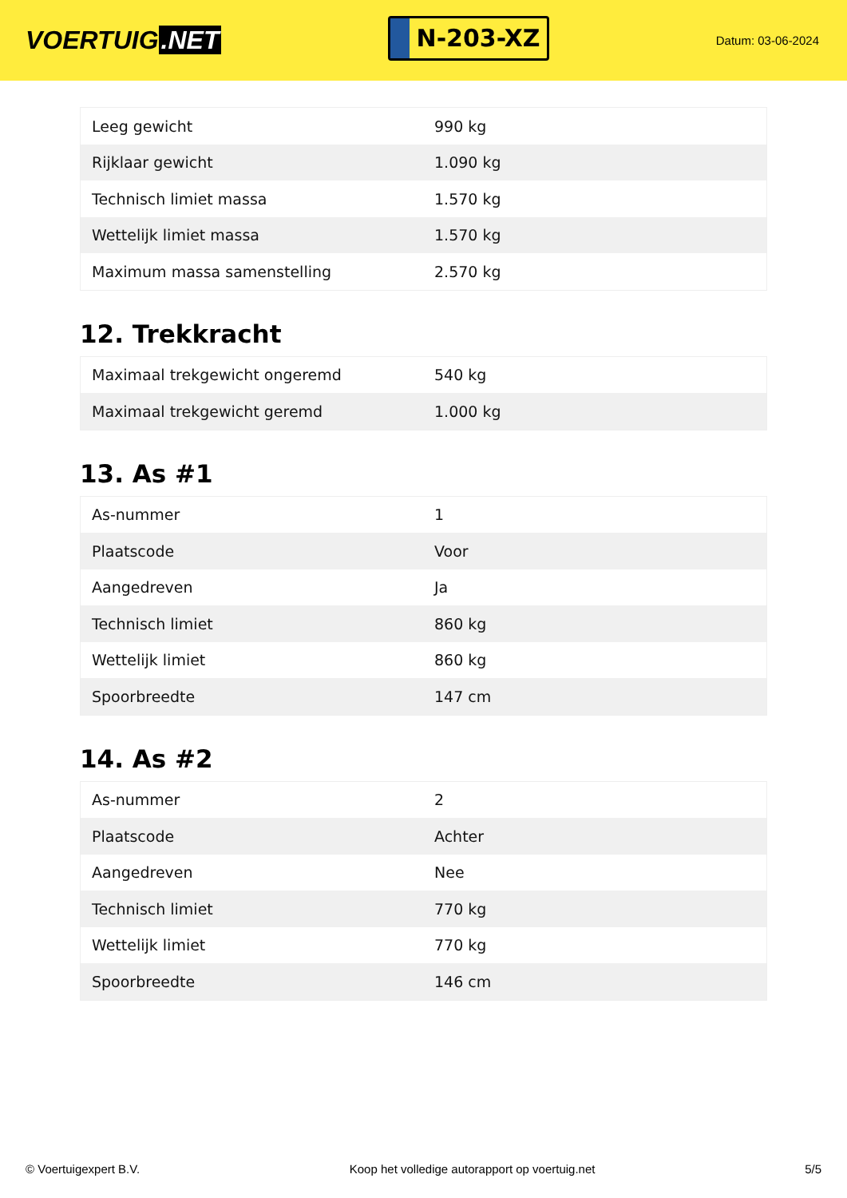VOERTUIG.NET
N-203-XZ
Datum: 03-06-2024
| Leeg gewicht | 990 kg |
| Rijklaar gewicht | 1.090 kg |
| Technisch limiet massa | 1.570 kg |
| Wettelijk limiet massa | 1.570 kg |
| Maximum massa samenstelling | 2.570 kg |
12. Trekkracht
| Maximaal trekgewicht ongeremd | 540 kg |
| Maximaal trekgewicht geremd | 1.000 kg |
13. As #1
| As-nummer | 1 |
| Plaatscode | Voor |
| Aangedreven | Ja |
| Technisch limiet | 860 kg |
| Wettelijk limiet | 860 kg |
| Spoorbreedte | 147 cm |
14. As #2
| As-nummer | 2 |
| Plaatscode | Achter |
| Aangedreven | Nee |
| Technisch limiet | 770 kg |
| Wettelijk limiet | 770 kg |
| Spoorbreedte | 146 cm |
© Voertuigexpert B.V. Koop het volledige autorapport op voertuig.net 5/5